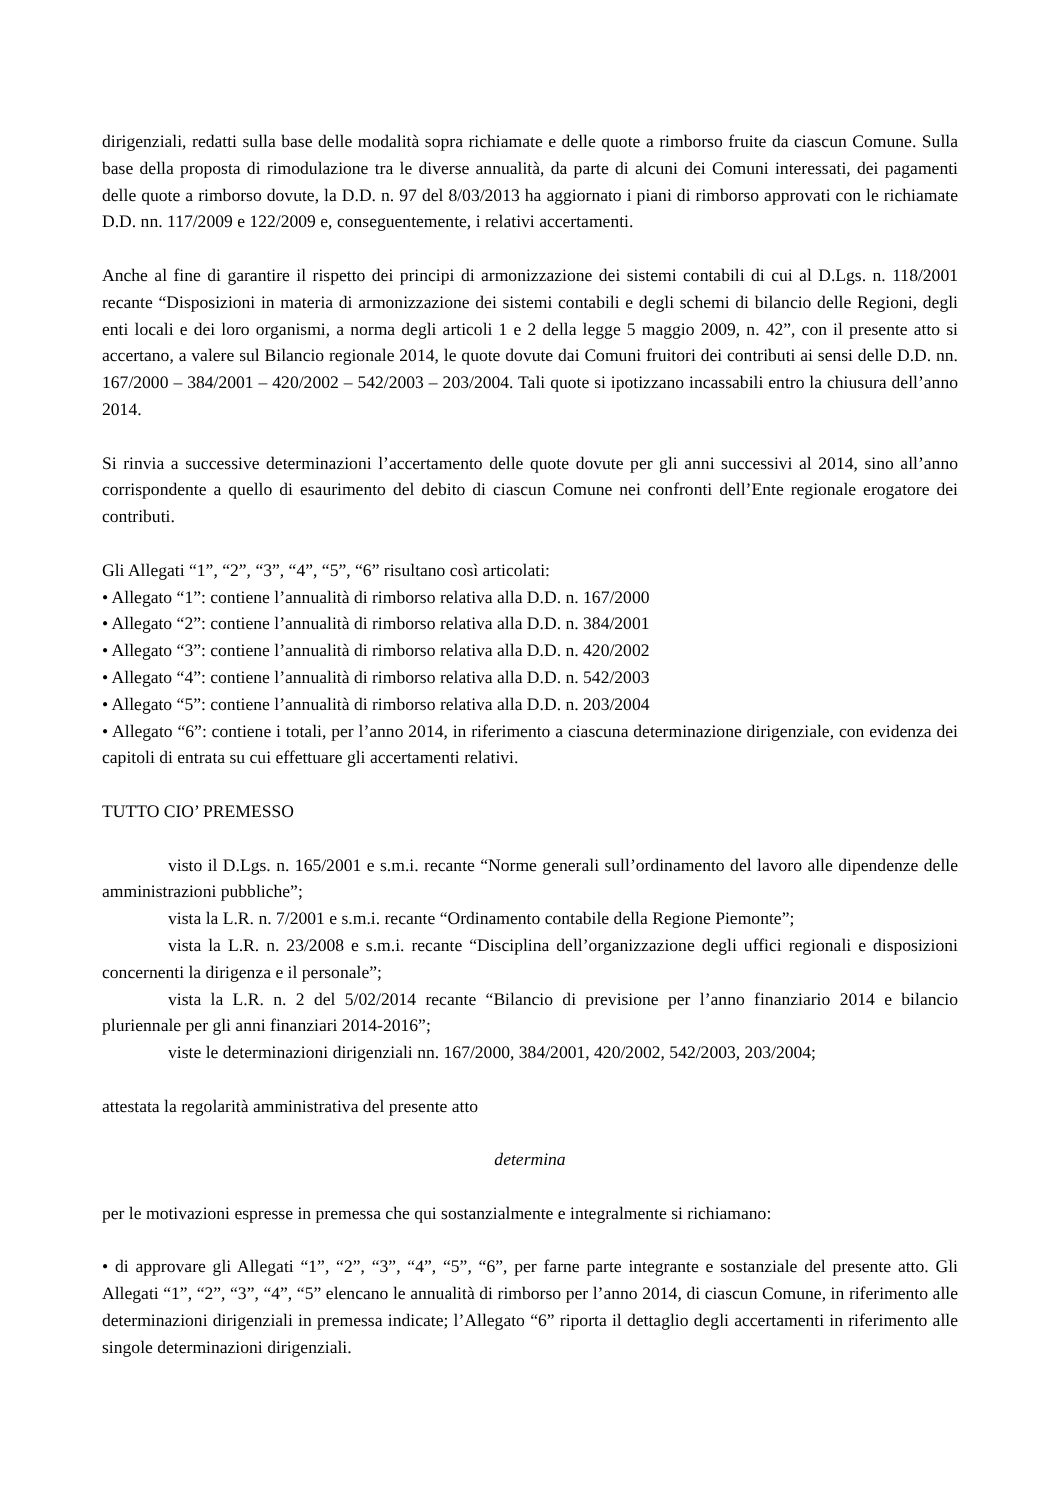dirigenziali, redatti sulla base delle modalità sopra richiamate e delle quote a rimborso fruite da ciascun Comune. Sulla base della proposta di rimodulazione tra le diverse annualità, da parte di alcuni dei Comuni interessati, dei pagamenti delle quote a rimborso dovute, la D.D. n. 97 del 8/03/2013 ha aggiornato i piani di rimborso approvati con le richiamate D.D. nn. 117/2009 e 122/2009 e, conseguentemente, i relativi accertamenti.
Anche al fine di garantire il rispetto dei principi di armonizzazione dei sistemi contabili di cui al D.Lgs. n. 118/2001 recante “Disposizioni in materia di armonizzazione dei sistemi contabili e degli schemi di bilancio delle Regioni, degli enti locali e dei loro organismi, a norma degli articoli 1 e 2 della legge 5 maggio 2009, n. 42”, con il presente atto si accertano, a valere sul Bilancio regionale 2014, le quote dovute dai Comuni fruitori dei contributi ai sensi delle D.D. nn. 167/2000 – 384/2001 – 420/2002 – 542/2003 – 203/2004. Tali quote si ipotizzano incassabili entro la chiusura dell’anno 2014.
Si rinvia a successive determinazioni l’accertamento delle quote dovute per gli anni successivi al 2014, sino all’anno corrispondente a quello di esaurimento del debito di ciascun Comune nei confronti dell’Ente regionale erogatore dei contributi.
Gli Allegati “1”, “2”, “3”, “4”, “5”, “6” risultano così articolati:
• Allegato “1”: contiene l’annualità di rimborso relativa alla D.D. n. 167/2000
• Allegato “2”: contiene l’annualità di rimborso relativa alla D.D. n. 384/2001
• Allegato “3”: contiene l’annualità di rimborso relativa alla D.D. n. 420/2002
• Allegato “4”: contiene l’annualità di rimborso relativa alla D.D. n. 542/2003
• Allegato “5”: contiene l’annualità di rimborso relativa alla D.D. n. 203/2004
• Allegato “6”: contiene i totali, per l’anno 2014, in riferimento a ciascuna determinazione dirigenziale, con evidenza dei capitoli di entrata su cui effettuare gli accertamenti relativi.
TUTTO CIO’ PREMESSO
visto il D.Lgs. n. 165/2001 e s.m.i. recante “Norme generali sull’ordinamento del lavoro alle dipendenze delle amministrazioni pubbliche”;
vista la L.R. n. 7/2001 e s.m.i. recante “Ordinamento contabile della Regione Piemonte”;
vista la L.R. n. 23/2008 e s.m.i. recante “Disciplina dell’organizzazione degli uffici regionali e disposizioni concernenti la dirigenza e il personale”;
vista la L.R. n. 2 del 5/02/2014 recante “Bilancio di previsione per l’anno finanziario 2014 e bilancio pluriennale per gli anni finanziari 2014-2016”;
viste le determinazioni dirigenziali nn. 167/2000, 384/2001, 420/2002, 542/2003, 203/2004;
attestata la regolarità amministrativa del presente atto
determina
per le motivazioni espresse in premessa che qui sostanzialmente e integralmente si richiamano:
• di approvare gli Allegati “1”, “2”, “3”, “4”, “5”, “6”, per farne parte integrante e sostanziale del presente atto. Gli Allegati “1”, “2”, “3”, “4”, “5” elencano le annualità di rimborso per l’anno 2014, di ciascun Comune, in riferimento alle determinazioni dirigenziali in premessa indicate; l’Allegato “6” riporta il dettaglio degli accertamenti in riferimento alle singole determinazioni dirigenziali.